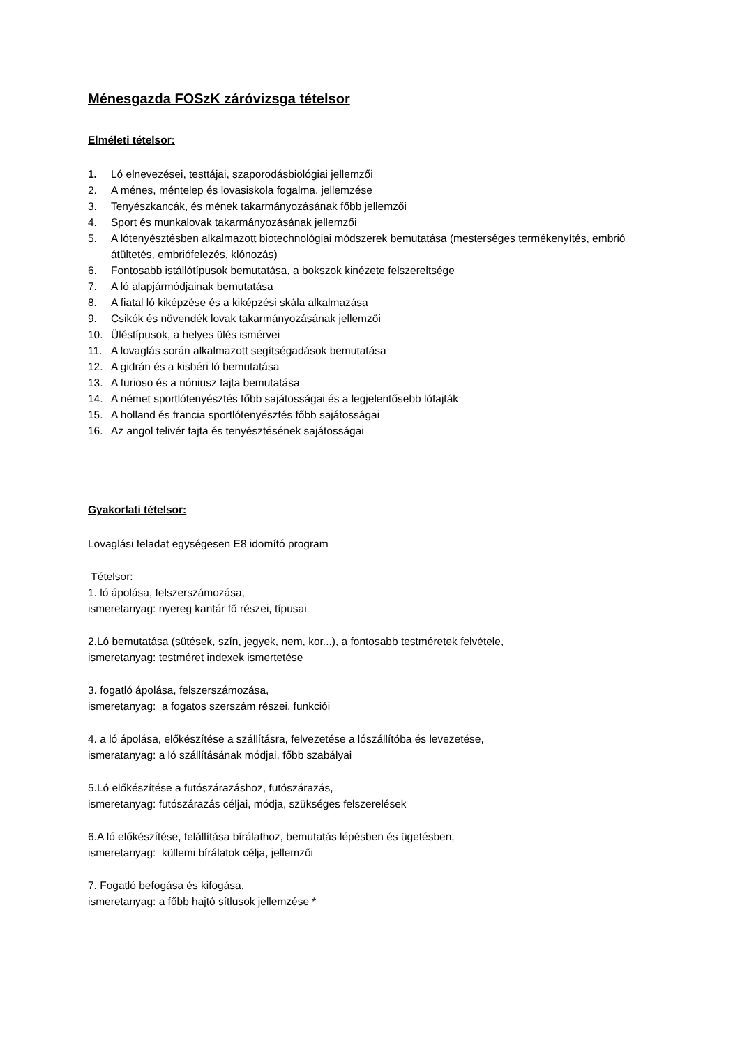Ménesgazda FOSzK záróvizsga tételsor
Elméleti tételsor:
1. Ló elnevezései, testtájai, szaporodásbiológiai jellemzői
2. A ménes, méntelep és lovasiskola fogalma, jellemzése
3. Tenyészkancák, és mének takarmányozásának főbb jellemzői
4. Sport és munkalovak takarmányozásának jellemzői
5. A lótenyésztésben alkalmazott biotechnológiai módszerek bemutatása (mesterséges termékenyítés, embrió átültetés, embriófelezés, klónozás)
6. Fontosabb istállótípusok bemutatása, a bokszok kinézete felszereltsége
7. A ló alapjármódjainak bemutatása
8. A fiatal ló kiképzése és a kiképzési skála alkalmazása
9. Csikók és növendék lovak takarmányozásának jellemzői
10. Üléstípusok, a helyes ülés ismérvei
11. A lovaglás során alkalmazott segítségadások bemutatása
12. A gidrán és a kisbéri ló bemutatása
13. A furioso és a nóniusz fajta bemutatása
14. A német sportlótenyésztés főbb sajátosságai és a legjelentősebb lófajták
15. A holland és francia sportlótenyésztés főbb sajátosságai
16. Az angol telivér fajta és tenyésztésének sajátosságai
Gyakorlati tételsor:
Lovaglási feladat egységesen E8 idomító program
Tételsor:
1. ló ápolása, felszerszámozása,
ismeretanyag: nyereg kantár fő részei, típusai
2.Ló bemutatása (sütések, szín, jegyek, nem, kor...), a fontosabb testméretek felvétele,
ismeretanyag: testméret indexek ismertetése
3. fogatló ápolása, felszerszámozása,
ismeretanyag: a fogatos szerszám részei, funkciói
4. a ló ápolása, előkészítése a szállításra, felvezetése a lószállítóba és levezetése,
ismeratanyag: a ló szállításának módjai, főbb szabályai
5.Ló előkészítése a futószárazáshoz, futószárazás,
ismeretanyag: futószárazás céljai, módja, szükséges felszerelések
6.A ló előkészítése, felállítása bírálathoz, bemutatás lépésben és ügetésben,
ismeretanyag: küllemi bírálatok célja, jellemzői
7. Fogatló befogása és kifogása,
ismeretanyag: a főbb hajtó sítlusok jellemzése *